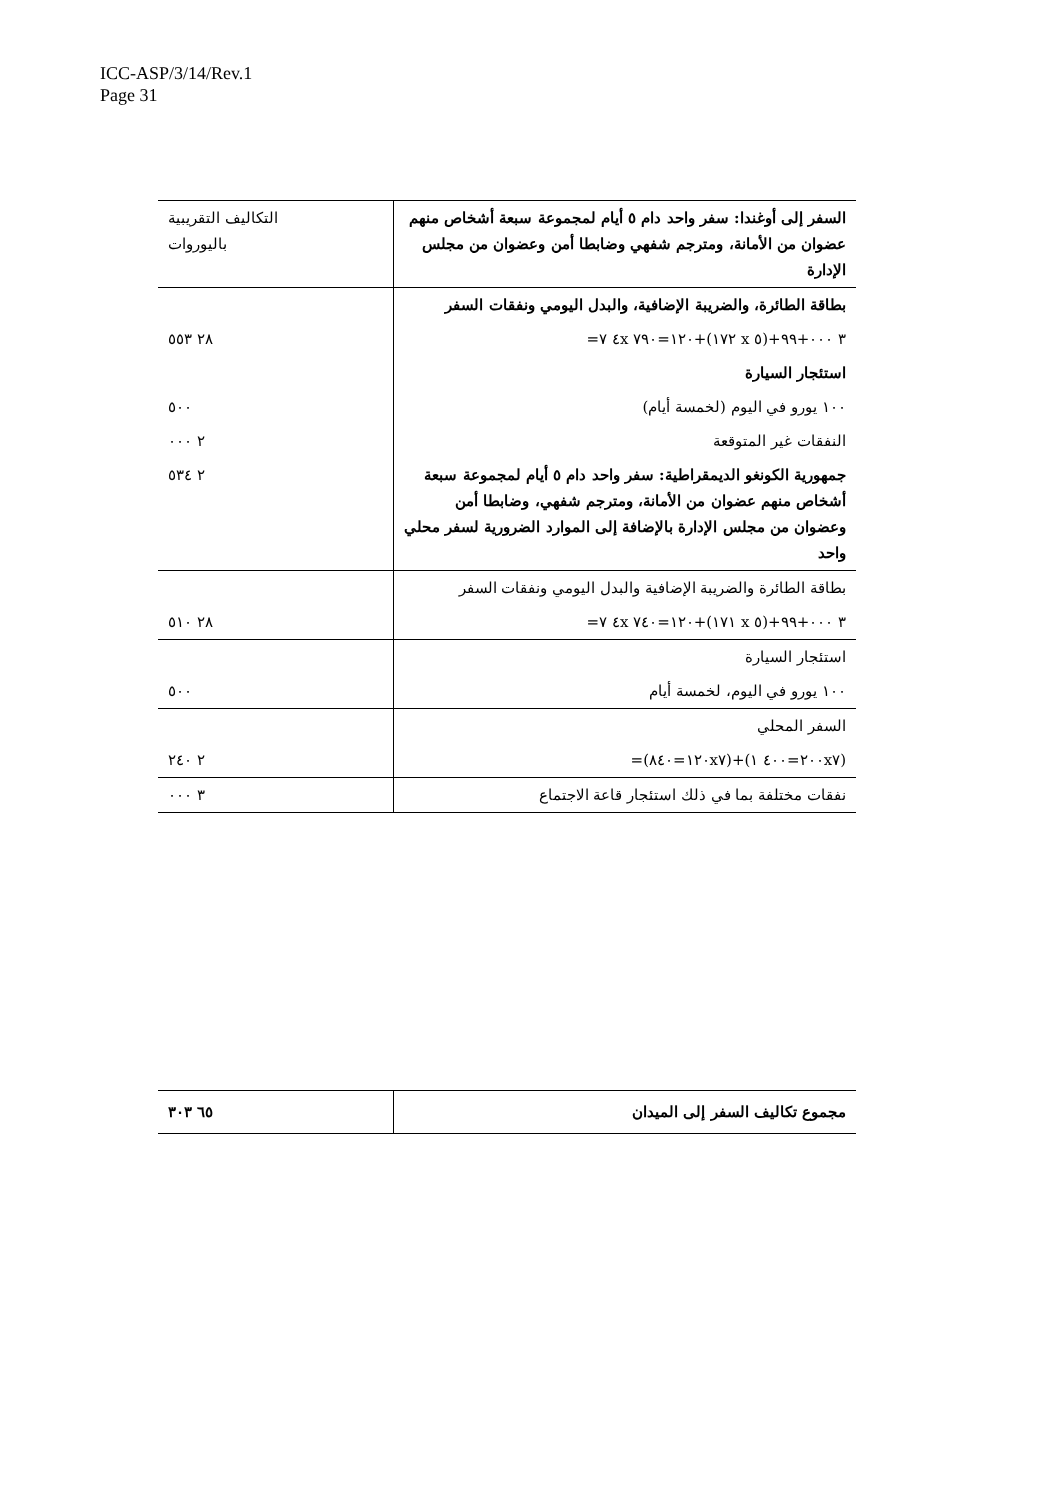ICC-ASP/3/14/Rev.1
Page 31
| السفر إلى أوغندا: سفر واحد دام ٥ أيام لمجموعة سبعة أشخاص منهم عضوان من الأمانة، ومترجم شفهي وضابطا أمن وعضوان من مجلس الإدارة | التكاليف التقريبية باليوروات |
| بطاقة الطائرة، والضريبة الإضافية، والبدل اليومي ونفقات السفر | |
| ٣ ٠٠٠+٩٩+(٥ x ١٧٢)+١٢٠=٧٩٠ ٤x ٧= | ٢٨ ٥٥٣ |
| استئجار السيارة | |
| ١٠٠ يورو في اليوم (لخمسة أيام) | ٥٠٠ |
| النفقات غير المتوقعة | ٢ ٠٠٠ |
| جمهورية الكونغو الديمقراطية: سفر واحد دام ٥ أيام لمجموعة سبعة أشخاص منهم عضوان من الأمانة، ومترجم شفهي، وضابطا أمن وعضوان من مجلس الإدارة بالإضافة إلى الموارد الضرورية لسفر محلي واحد | ٢ ٥٣٤ |
| بطاقة الطائرة والضريبة الإضافية والبدل اليومي ونفقات السفر | |
| ٣ ٠٠٠+٩٩+(٥ x ١٧١)+١٢٠=٧٤٠ ٤x ٧= | ٢٨ ٥١٠ |
| استئجار السيارة | |
| ١٠٠ يورو في اليوم، لخمسة أيام | ٥٠٠ |
| السفر المحلي | |
| (٢٠٠x٧=٤٠٠ ١)+(١٢٠x٧=٨٤٠)= | ٢ ٢٤٠ |
| نفقات مختلفة بما في ذلك استئجار قاعة الاجتماع | ٣ ٠٠٠ |
| مجموع تكاليف السفر إلى الميدان | ٦٥ ٣٠٣ |